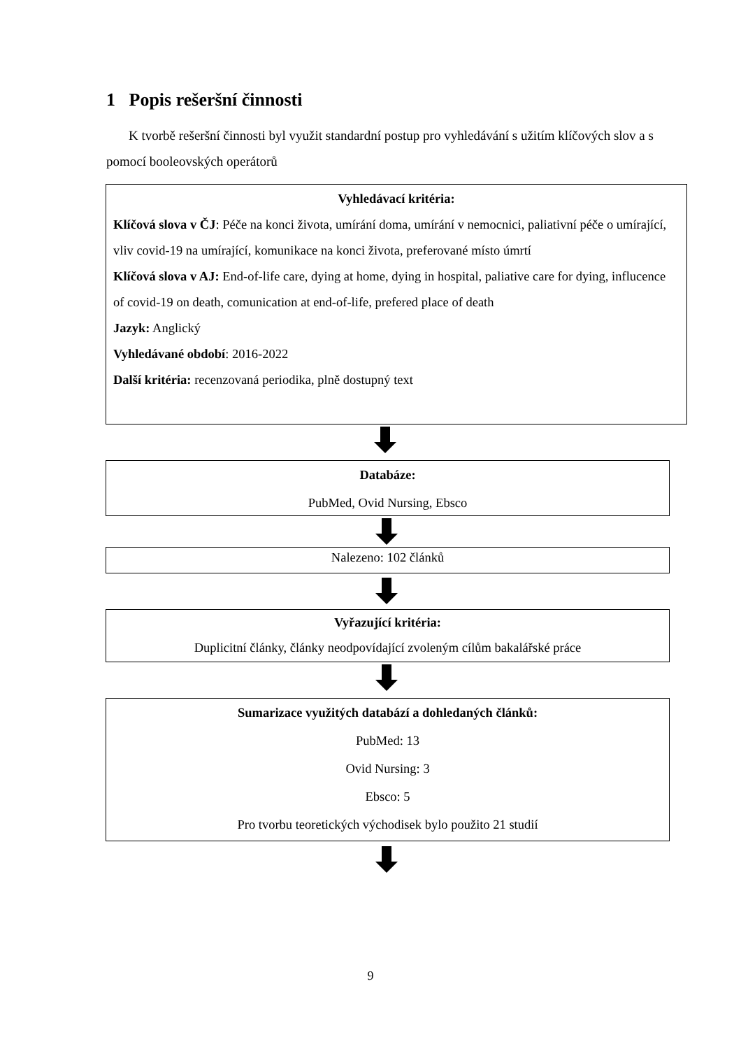1 Popis rešeršní činnosti
K tvorbě rešeršní činnosti byl využit standardní postup pro vyhledávání s užitím klíčových slov a s pomocí booleovských operátorů
Vyhledávací kritéria:
Klíčová slova v ČJ: Péče na konci života, umírání doma, umírání v nemocnici, paliativní péče o umírající, vliv covid-19 na umírající, komunikace na konci života, preferované místo úmrtí
Klíčová slova v AJ: End-of-life care, dying at home, dying in hospital, paliative care for dying, influcence of covid-19 on death, comunication at end-of-life, prefered place of death
Jazyk: Anglický
Vyhledávané období: 2016-2022
Další kritéria: recenzovaná periodika, plně dostupný text
Databáze:
PubMed, Ovid Nursing, Ebsco
Nalezeno: 102 článků
Vyřazující kritéria:
Duplicitní články, články neodpovídající zvoleným cílům bakalářské práce
Sumarizace využitých databází a dohledaných článků:
PubMed: 13
Ovid Nursing: 3
Ebsco: 5
Pro tvorbu teoretických východisek bylo použito 21 studií
9